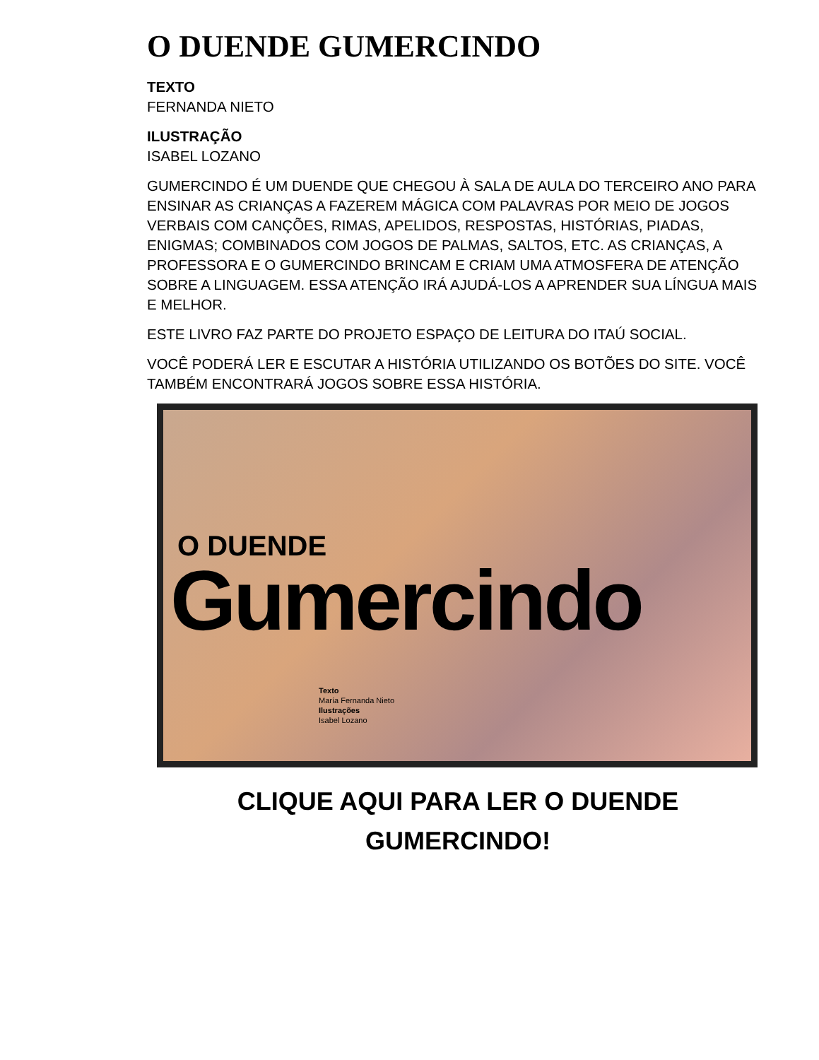O DUENDE GUMERCINDO
TEXTO
FERNANDA NIETO
ILUSTRAÇÃO
ISABEL LOZANO
GUMERCINDO É UM DUENDE QUE CHEGOU À SALA DE AULA DO TERCEIRO ANO PARA ENSINAR AS CRIANÇAS A FAZEREM MÁGICA COM PALAVRAS POR MEIO DE JOGOS VERBAIS COM CANÇÕES, RIMAS, APELIDOS, RESPOSTAS, HISTÓRIAS, PIADAS, ENIGMAS; COMBINADOS COM JOGOS DE PALMAS, SALTOS, ETC. AS CRIANÇAS, A PROFESSORA E O GUMERCINDO BRINCAM E CRIAM UMA ATMOSFERA DE ATENÇÃO SOBRE A LINGUAGEM. ESSA ATENÇÃO IRÁ AJUDÁ-LOS A APRENDER SUA LÍNGUA MAIS E MELHOR.
ESTE LIVRO FAZ PARTE DO PROJETO ESPAÇO DE LEITURA DO ITAÚ SOCIAL.
VOCÊ PODERÁ LER E ESCUTAR A HISTÓRIA UTILIZANDO OS BOTÕES DO SITE. VOCÊ TAMBÉM ENCONTRARÁ JOGOS SOBRE ESSA HISTÓRIA.
O DUENDE
Gumercindo
Texto
María Fernanda Nieto
Ilustrações
Isabel Lozano
CLIQUE AQUI PARA LER O DUENDE GUMERCINDO!